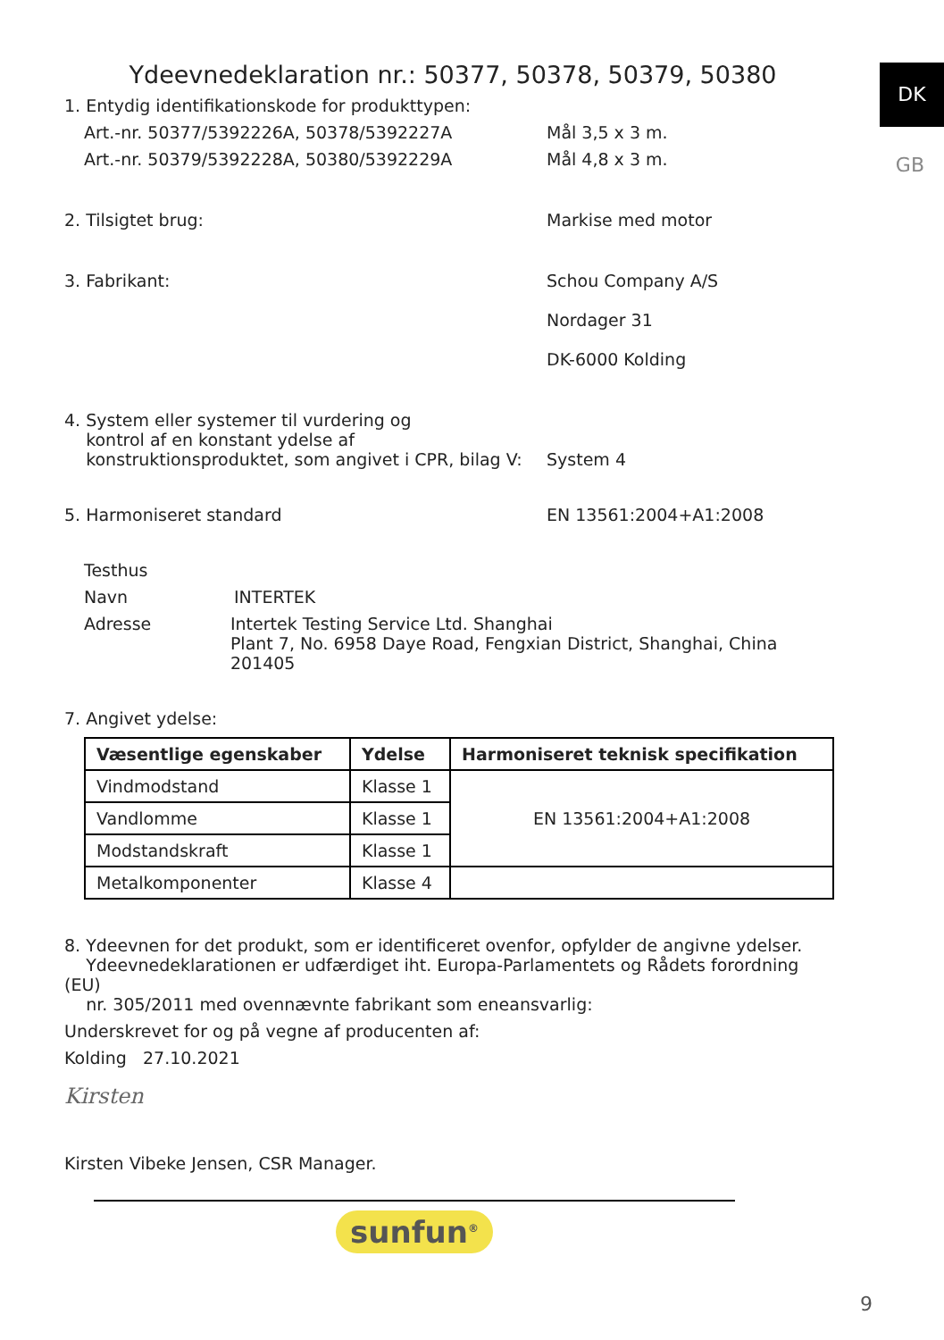DK
GB
Ydeevnedeklaration nr.: 50377, 50378, 50379, 50380
1. Entydig identifikationskode for produkttypen:
Art.-nr. 50377/5392226A, 50378/5392227A Mål 3,5 x 3 m.
Art.-nr. 50379/5392228A, 50380/5392229A Mål 4,8 x 3 m.
2. Tilsigtet brug: Markise med motor
3. Fabrikant: Schou Company A/S
Nordager 31
DK-6000 Kolding
4. System eller systemer til vurdering og
kontrol af en konstant ydelse af
konstruktionsproduktet, som angivet i CPR, bilag V:
System 4
5. Harmoniseret standard EN 13561:2004+A1:2008
Testhus
Navn INTERTEK
Adresse Intertek Testing Service Ltd. Shanghai
Plant 7, No. 6958 Daye Road, Fengxian District, Shanghai, China 201405
7. Angivet ydelse:
| Væsentlige egenskaber | Ydelse | Harmoniseret teknisk specifikation |
| --- | --- | --- |
| Vindmodstand | Klasse 1 | EN 13561:2004+A1:2008 |
| Vandlomme | Klasse 1 | |
| Modstandskraft | Klasse 1 | |
| Metalkomponenter | Klasse 4 | |
8. Ydeevnen for det produkt, som er identificeret ovenfor, opfylder de angivne ydelser.
Ydeevnedeklarationen er udfærdiget iht. Europa-Parlamentets og Rådets forordning (EU)
nr. 305/2011 med ovennævnte fabrikant som eneansvarlig:
Underskrevet for og på vegne af producenten af:
Kolding 27.10.2021
Kirsten
Kirsten Vibeke Jensen, CSR Manager.
sunfun<sup>®</sup>
9